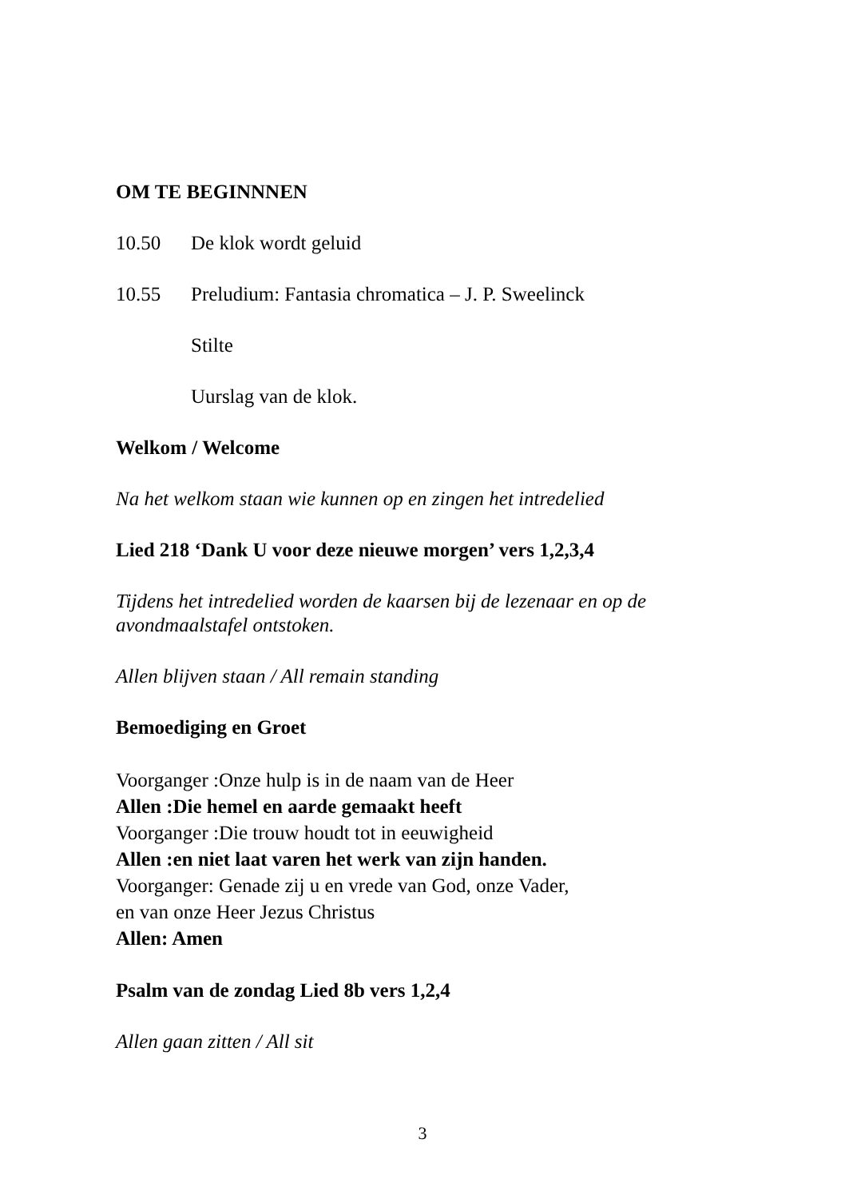OM TE BEGINNNEN
10.50 De klok wordt geluid
10.55 Preludium: Fantasia chromatica – J. P. Sweelinck
Stilte
Uurslag van de klok.
Welkom / Welcome
Na het welkom staan wie kunnen op en zingen het intredelied
Lied 218 ‘Dank U voor deze nieuwe morgen’ vers 1,2,3,4
Tijdens het intredelied worden de kaarsen bij de lezenaar en op de avondmaalstafel ontstoken.
Allen blijven staan / All remain standing
Bemoediging en Groet
Voorganger :Onze hulp is in de naam van de Heer
Allen :Die hemel en aarde gemaakt heeft
Voorganger :Die trouw houdt tot in eeuwigheid
Allen :en niet laat varen het werk van zijn handen.
Voorganger: Genade zij u en vrede van God, onze Vader,
en van onze Heer Jezus Christus
Allen: Amen
Psalm van de zondag Lied 8b vers 1,2,4
Allen gaan zitten / All sit
3